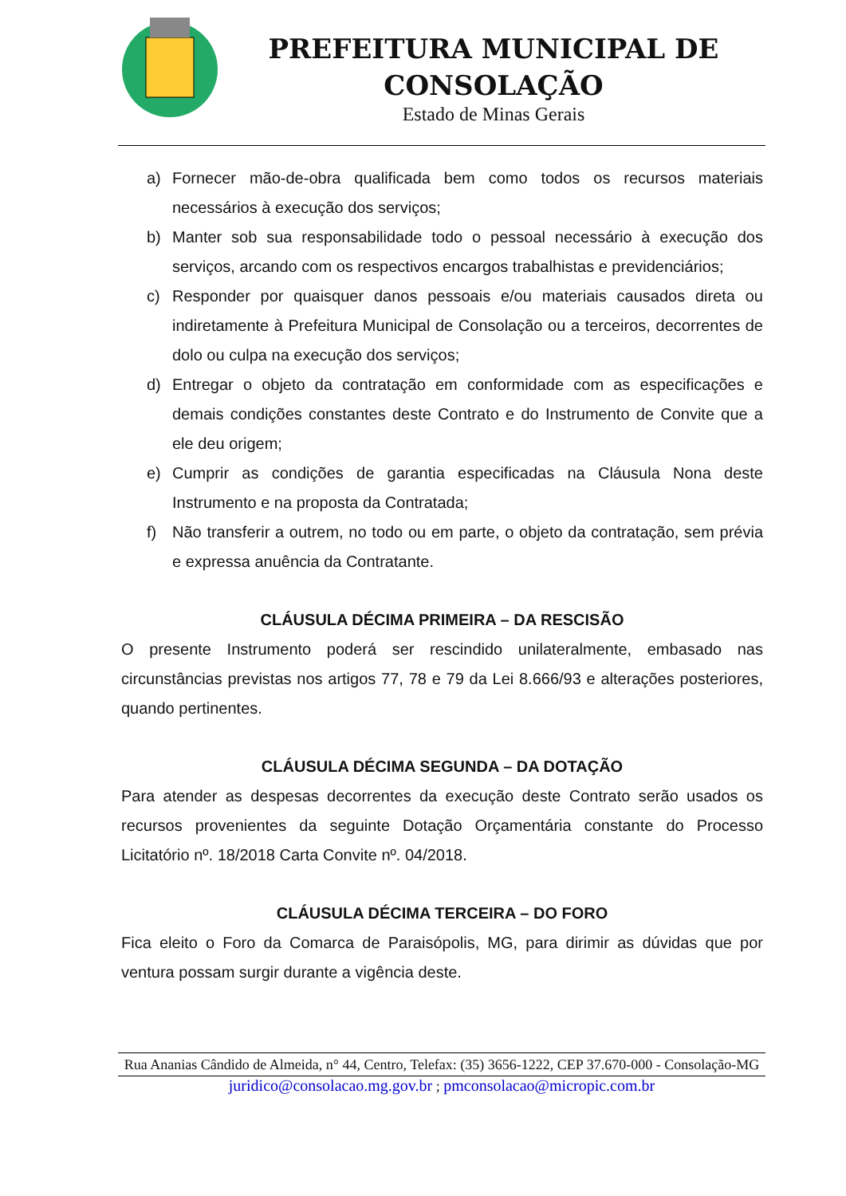PREFEITURA MUNICIPAL DE CONSOLAÇÃO
Estado de Minas Gerais
a) Fornecer mão-de-obra qualificada bem como todos os recursos materiais necessários à execução dos serviços;
b) Manter sob sua responsabilidade todo o pessoal necessário à execução dos serviços, arcando com os respectivos encargos trabalhistas e previdenciários;
c) Responder por quaisquer danos pessoais e/ou materiais causados direta ou indiretamente à Prefeitura Municipal de Consolação ou a terceiros, decorrentes de dolo ou culpa na execução dos serviços;
d) Entregar o objeto da contratação em conformidade com as especificações e demais condições constantes deste Contrato e do Instrumento de Convite que a ele deu origem;
e) Cumprir as condições de garantia especificadas na Cláusula Nona deste Instrumento e na proposta da Contratada;
f) Não transferir a outrem, no todo ou em parte, o objeto da contratação, sem prévia e expressa anuência da Contratante.
CLÁUSULA DÉCIMA PRIMEIRA – DA RESCISÃO
O presente Instrumento poderá ser rescindido unilateralmente, embasado nas circunstâncias previstas nos artigos 77, 78 e 79 da Lei 8.666/93 e alterações posteriores, quando pertinentes.
CLÁUSULA DÉCIMA SEGUNDA – DA DOTAÇÃO
Para atender as despesas decorrentes da execução deste Contrato serão usados os recursos provenientes da seguinte Dotação Orçamentária constante do Processo Licitatório nº. 18/2018 Carta Convite nº. 04/2018.
CLÁUSULA DÉCIMA TERCEIRA – DO FORO
Fica eleito o Foro da Comarca de Paraisópolis, MG, para dirimir as dúvidas que por ventura possam surgir durante a vigência deste.
Rua Ananias Cândido de Almeida, n° 44, Centro, Telefax: (35) 3656-1222, CEP 37.670-000 - Consolação-MG
juridico@consolacao.mg.gov.br ; pmconsolacao@micropic.com.br